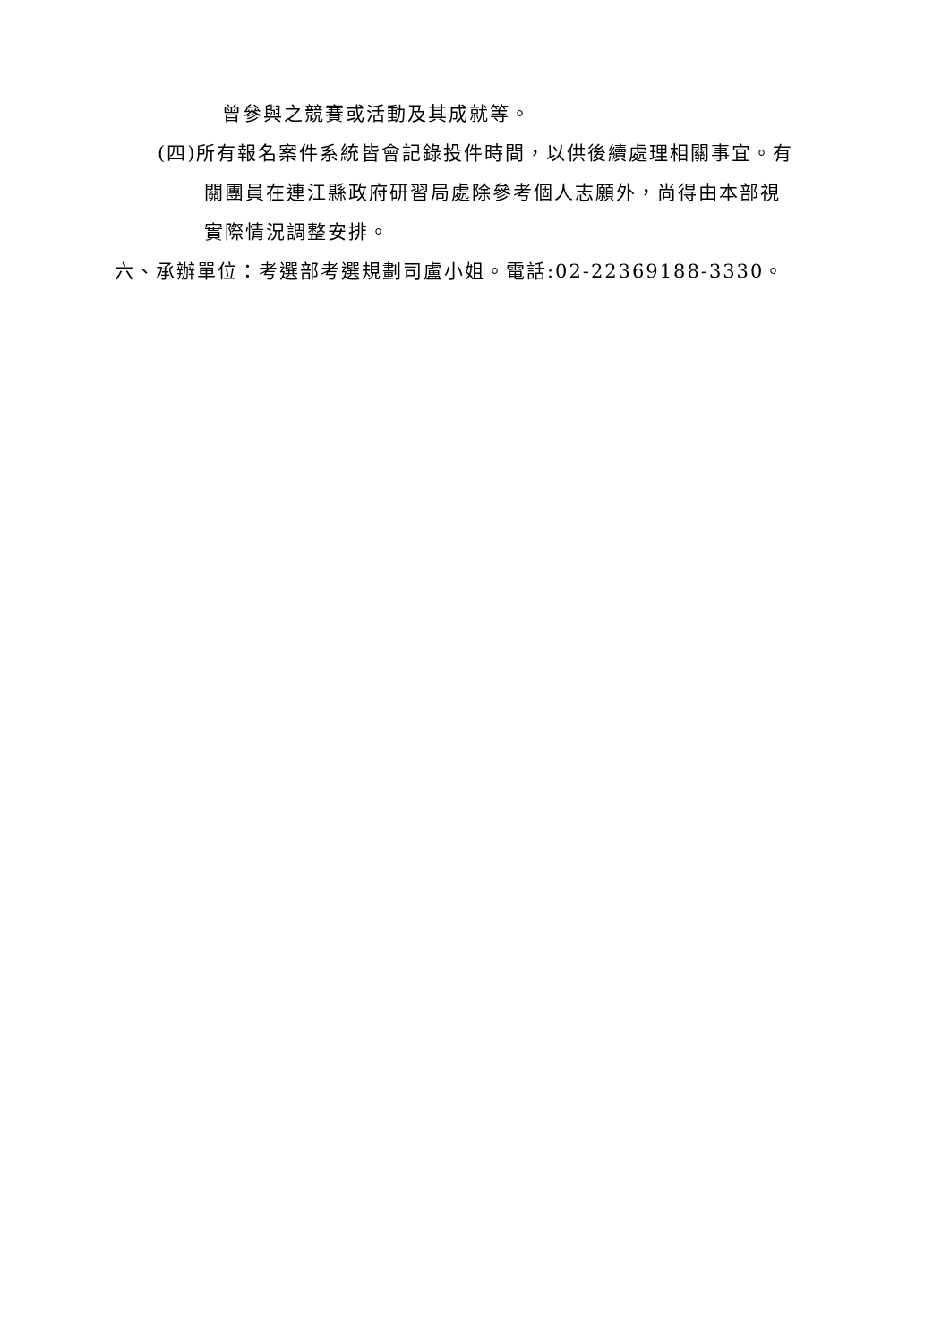曾參與之競賽或活動及其成就等。
(四)所有報名案件系統皆會記錄投件時間，以供後續處理相關事宜。有
關團員在連江縣政府研習局處除參考個人志願外，尚得由本部視
實際情況調整安排。
六、承辦單位：考選部考選規劃司盧小姐。電話:02-22369188-3330。